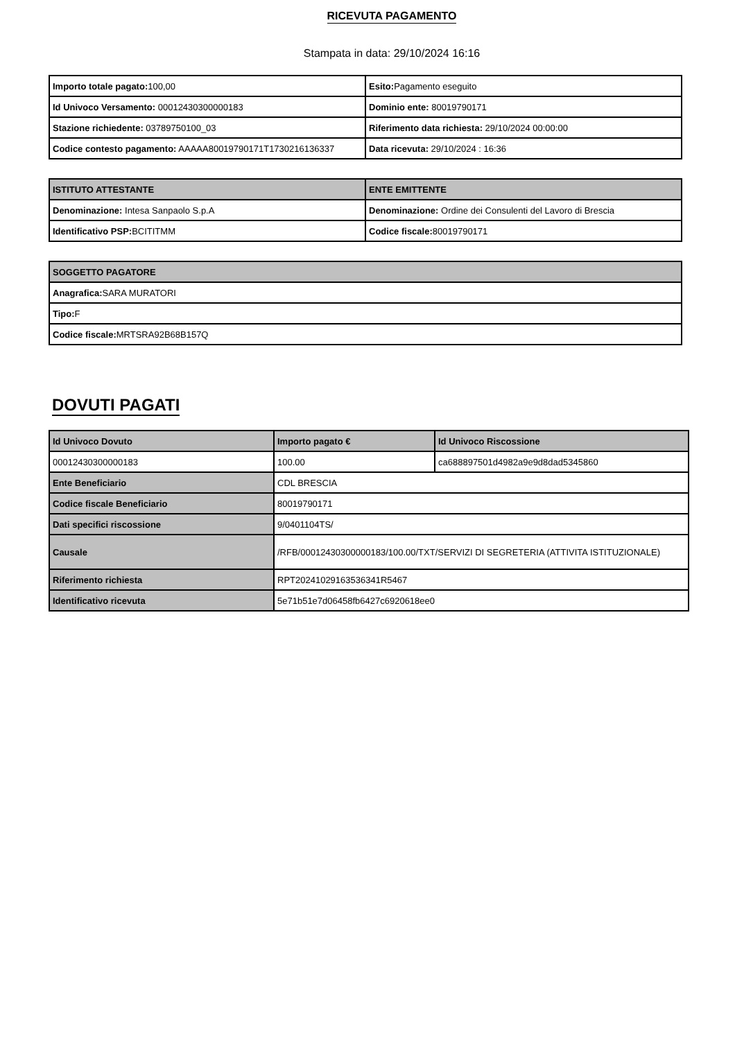RICEVUTA PAGAMENTO
Stampata in data: 29/10/2024 16:16
| Importo totale pagato: 100,00 | Esito: Pagamento eseguito |
| Id Univoco Versamento: 00012430300000183 | Dominio ente: 80019790171 |
| Stazione richiedente: 03789750100_03 | Riferimento data richiesta: 29/10/2024 00:00:00 |
| Codice contesto pagamento: AAAAA80019790171T1730216136337 | Data ricevuta: 29/10/2024 : 16:36 |
| ISTITUTO ATTESTANTE | ENTE EMITTENTE |
| --- | --- |
| Denominazione: Intesa Sanpaolo S.p.A | Denominazione: Ordine dei Consulenti del Lavoro di Brescia |
| Identificativo PSP: BCITITMM | Codice fiscale: 80019790171 |
| SOGGETTO PAGATORE |
| --- |
| Anagrafica: SARA MURATORI |
| Tipo: F |
| Codice fiscale: MRTSRA92B68B157Q |
DOVUTI PAGATI
| Id Univoco Dovuto | Importo pagato € | Id Univoco Riscossione |
| --- | --- | --- |
| 00012430300000183 | 100.00 | ca688897501d4982a9e9d8dad5345860 |
| Ente Beneficiario | CDL BRESCIA | |
| Codice fiscale Beneficiario | 80019790171 | |
| Dati specifici riscossione | 9/0401104TS/ | |
| Causale | /RFB/00012430300000183/100.00/TXT/SERVIZI DI SEGRETERIA (ATTIVITA ISTITUZIONALE) | |
| Riferimento richiesta | RPT20241029163536341R5467 | |
| Identificativo ricevuta | 5e71b51e7d06458fb6427c6920618ee0 | |